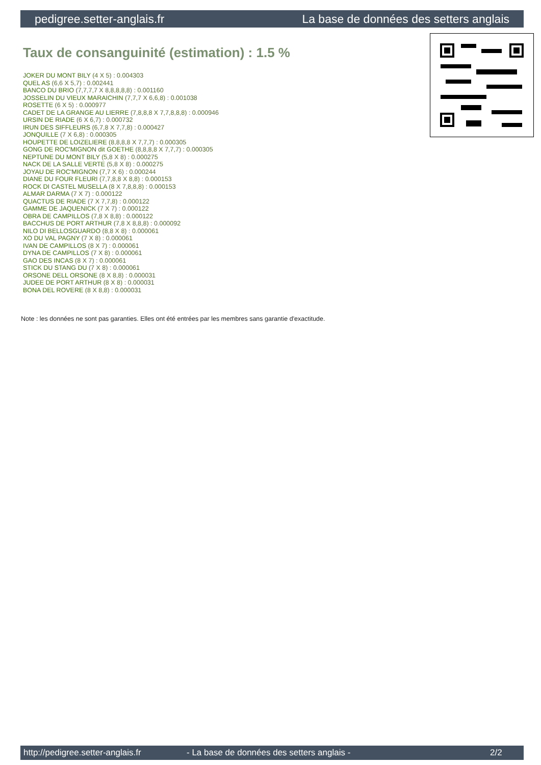pedigree.setter-anglais.fr La base de données des setters anglais
Taux de consanguinité (estimation) : 1.5 %
JOKER DU MONT BILY (4 X 5) : 0.004303
QUEL AS (6,6 X 5,7) : 0.002441
BANCO DU BRIO (7,7,7,7 X 8,8,8,8,8) : 0.001160
JOSSELIN DU VIEUX MARAICHIN (7,7,7 X 6,6,8) : 0.001038
ROSETTE (6 X 5) : 0.000977
CADET DE LA GRANGE AU LIERRE (7,8,8,8 X 7,7,8,8,8) : 0.000946
URSIN DE RIADE (6 X 6,7) : 0.000732
IRUN DES SIFFLEURS (6,7,8 X 7,7,8) : 0.000427
JONQUILLE (7 X 6,8) : 0.000305
HOUPETTE DE LOIZELIERE (8,8,8,8 X 7,7,7) : 0.000305
GONG DE ROC'MIGNON dit GOETHE (8,8,8,8 X 7,7,7) : 0.000305
NEPTUNE DU MONT BILY (5,8 X 8) : 0.000275
NACK DE LA SALLE VERTE (5,8 X 8) : 0.000275
JOYAU DE ROC'MIGNON (7,7 X 6) : 0.000244
DIANE DU FOUR FLEURI (7,7,8,8 X 8,8) : 0.000153
ROCK DI CASTEL MUSELLA (8 X 7,8,8,8) : 0.000153
ALMAR DARMA (7 X 7) : 0.000122
QUACTUS DE RIADE (7 X 7,7,8) : 0.000122
GAMME DE JAQUENICK (7 X 7) : 0.000122
OBRA DE CAMPILLOS (7,8 X 8,8) : 0.000122
BACCHUS DE PORT ARTHUR (7,8 X 8,8,8) : 0.000092
NILO DI BELLOSGUARDO (8,8 X 8) : 0.000061
XO DU VAL PAGNY (7 X 8) : 0.000061
IVAN DE CAMPILLOS (8 X 7) : 0.000061
DYNA DE CAMPILLOS (7 X 8) : 0.000061
GAO DES INCAS (8 X 7) : 0.000061
STICK DU STANG DU (7 X 8) : 0.000061
ORSONE DELL ORSONE (8 X 8,8) : 0.000031
JUDEE DE PORT ARTHUR (8 X 8) : 0.000031
BONA DEL ROVERE (8 X 8,8) : 0.000031
Note : les données ne sont pas garanties. Elles ont été entrées par les membres sans garantie d'exactitude.
http://pedigree.setter-anglais.fr - La base de données des setters anglais - 2/2